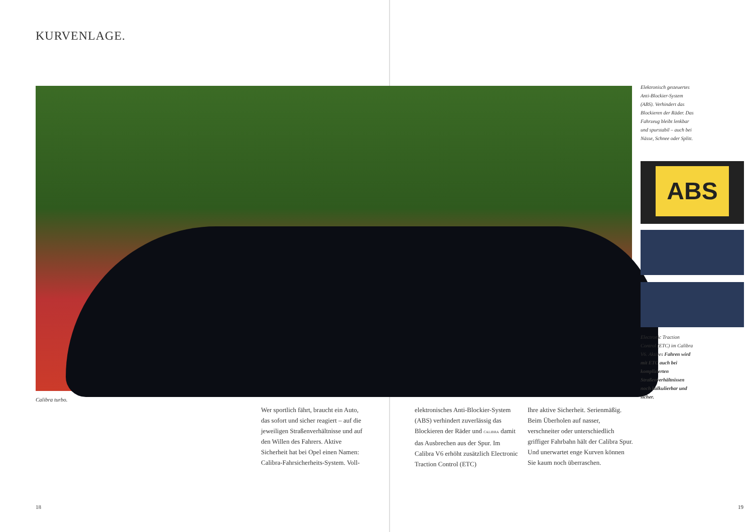KURVENLAGE.
Calibra turbo.
Wer sportlich fährt, braucht ein Auto, das sofort und sicher reagiert – auf die jeweiligen Straßenverhältnisse und auf den Willen des Fahrers. Aktive Sicherheit hat bei Opel einen Namen: Calibra-Fahrsicherheits-System. Voll-
elektronisches Anti-Blockier-System (ABS) verhindert zuverlässig das Blockieren der Räder und CALIBRA damit das Ausbrechen aus der Spur. Im Calibra V6 erhöht zusätzlich Electronic Traction Control (ETC)
Ihre aktive Sicherheit. Serienmäßig. Beim Überholen auf nasser, verschneiter oder unterschiedlich griffiger Fahrbahn hält der Calibra Spur. Und unerwartet enge Kurven können Sie kaum noch überraschen.
Elektronisch gesteuertes Anti-Blockier-System (ABS). Verhindert das Blockieren der Räder. Das Fahrzeug bleibt lenkbar und spurstabil – auch bei Nässe, Schnee oder Splitt.
ABS
Electronic Traction Control (ETC) im Calibra V6. Aktives Fahren wird mit ETC auch bei komplizierten Straßenverhältnissen noch kalkulierbar und sicher.
18 19